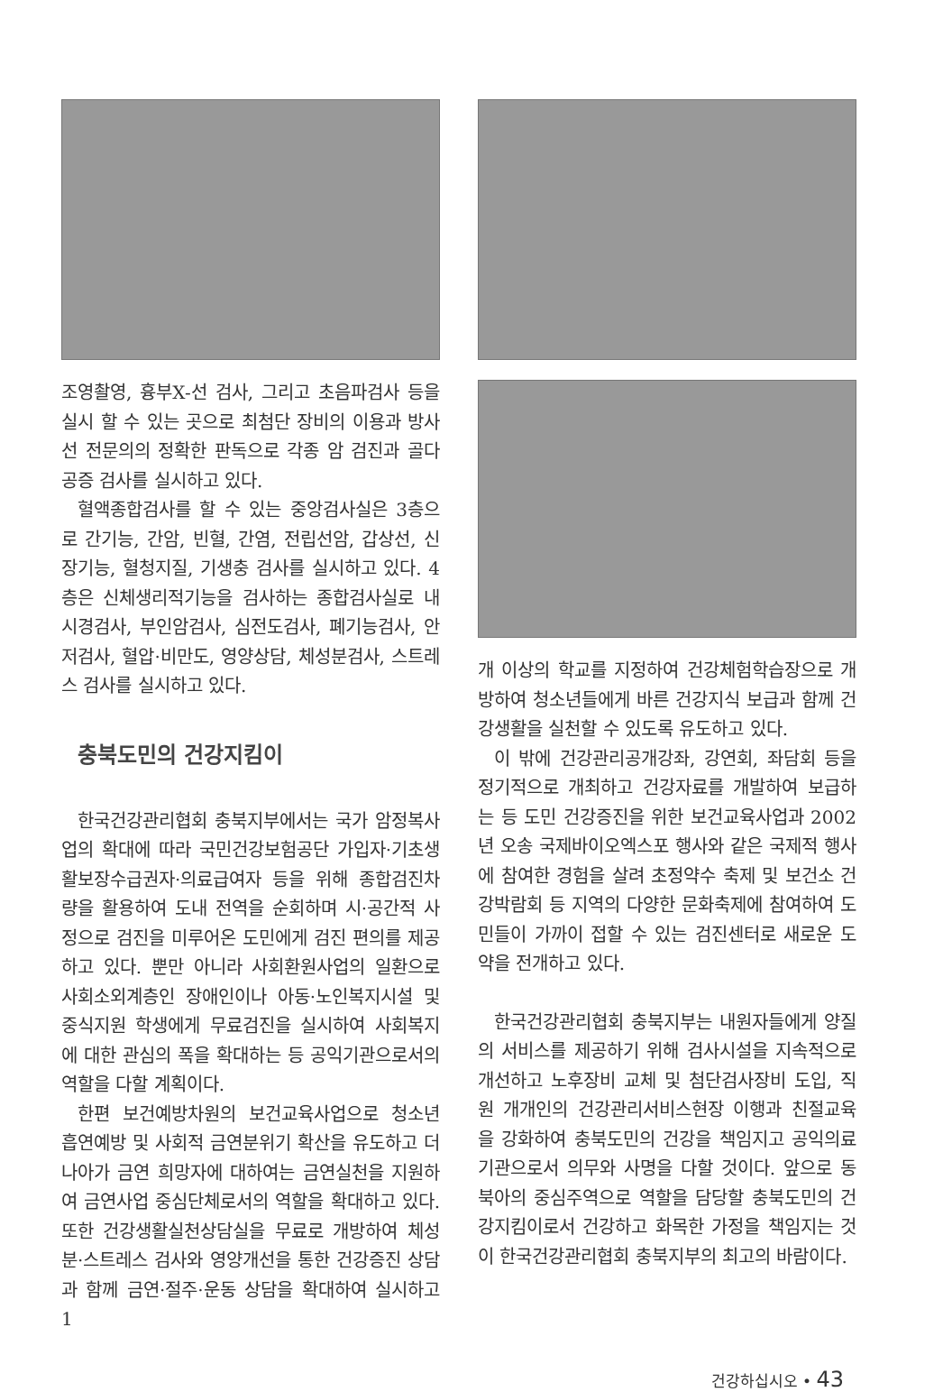조영촬영, 흉부X-선 검사, 그리고 초음파검사 등을 실시 할 수 있는 곳으로 최첨단 장비의 이용과 방사선 전문의의 정확한 판독으로 각종 암 검진과 골다공증 검사를 실시하고 있다.
혈액종합검사를 할 수 있는 중앙검사실은 3층으로 간기능, 간암, 빈혈, 간염, 전립선암, 갑상선, 신장기능, 혈청지질, 기생충 검사를 실시하고 있다. 4층은 신체생리적기능을 검사하는 종합검사실로 내시경검사, 부인암검사, 심전도검사, 폐기능검사, 안저검사, 혈압·비만도, 영양상담, 체성분검사, 스트레스 검사를 실시하고 있다.
충북도민의 건강지킴이
한국건강관리협회 충북지부에서는 국가 암정복사업의 확대에 따라 국민건강보험공단 가입자·기초생활보장수급권자·의료급여자 등을 위해 종합검진차량을 활용하여 도내 전역을 순회하며 시·공간적 사정으로 검진을 미루어온 도민에게 검진 편의를 제공하고 있다. 뿐만 아니라 사회환원사업의 일환으로 사회소외계층인 장애인이나 아동·노인복지시설 및 중식지원 학생에게 무료검진을 실시하여 사회복지에 대한 관심의 폭을 확대하는 등 공익기관으로서의 역할을 다할 계획이다.
한편 보건예방차원의 보건교육사업으로 청소년 흡연예방 및 사회적 금연분위기 확산을 유도하고 더 나아가 금연 희망자에 대하여는 금연실천을 지원하여 금연사업 중심단체로서의 역할을 확대하고 있다. 또한 건강생활실천상담실을 무료로 개방하여 체성분·스트레스 검사와 영양개선을 통한 건강증진 상담과 함께 금연·절주·운동 상담을 확대하여 실시하고 1
개 이상의 학교를 지정하여 건강체험학습장으로 개방하여 청소년들에게 바른 건강지식 보급과 함께 건강생활을 실천할 수 있도록 유도하고 있다.
이 밖에 건강관리공개강좌, 강연회, 좌담회 등을 정기적으로 개최하고 건강자료를 개발하여 보급하는 등 도민 건강증진을 위한 보건교육사업과 2002년 오송 국제바이오엑스포 행사와 같은 국제적 행사에 참여한 경험을 살려 초정약수 축제 및 보건소 건강박람회 등 지역의 다양한 문화축제에 참여하여 도민들이 가까이 접할 수 있는 검진센터로 새로운 도약을 전개하고 있다.
한국건강관리협회 충북지부는 내원자들에게 양질의 서비스를 제공하기 위해 검사시설을 지속적으로 개선하고 노후장비 교체 및 첨단검사장비 도입, 직원 개개인의 건강관리서비스현장 이행과 친절교육을 강화하여 충북도민의 건강을 책임지고 공익의료기관으로서 의무와 사명을 다할 것이다. 앞으로 동북아의 중심주역으로 역할을 담당할 충북도민의 건강지킴이로서 건강하고 화목한 가정을 책임지는 것이 한국건강관리협회 충북지부의 최고의 바람이다.
건강하십시오 • 43